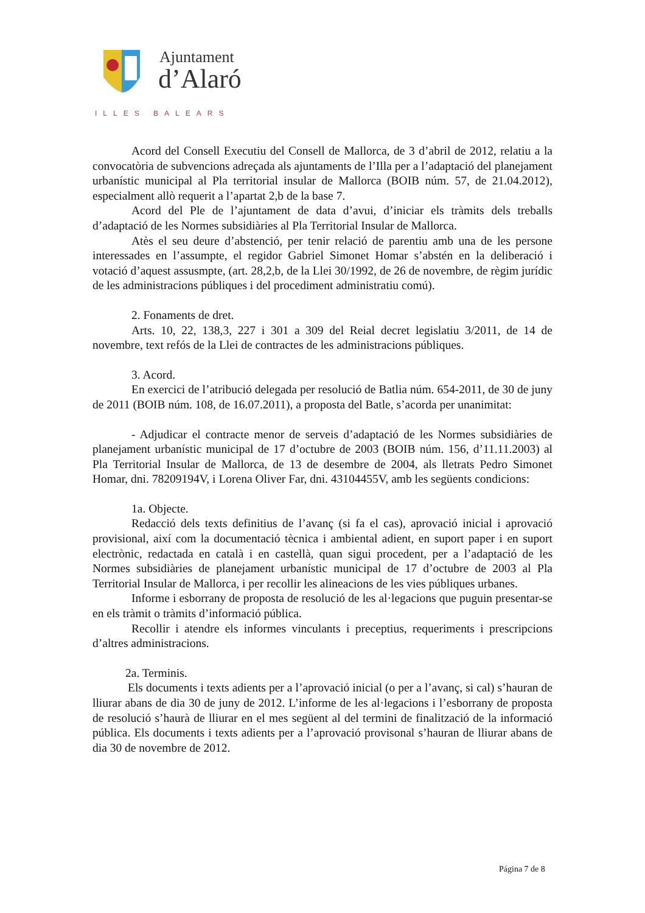Ajuntament
d’Alaró
ILLES BALEARS
Acord del Consell Executiu del Consell de Mallorca, de 3 d’abril de 2012, relatiu a la convocatòria de subvencions adreçada als ajuntaments de l’Illa per a l’adaptació del planejament urbanístic municipal al Pla territorial insular de Mallorca (BOIB núm. 57, de 21.04.2012), especialment allò requerit a l’apartat 2,b de la base 7.
Acord del Ple de l’ajuntament de data d’avui, d’iniciar els tràmits dels treballs d’adaptació de les Normes subsidiàries al Pla Territorial Insular de Mallorca.
Atès el seu deure d’abstenció, per tenir relació de parentiu amb una de les persone interessades en l’assumpte, el regidor Gabriel Simonet Homar s’abstén en la deliberació i votació d’aquest assusmpte, (art. 28,2,b, de la Llei 30/1992, de 26 de novembre, de règim jurídic de les administracions públiques i del procediment administratiu comú).
2. Fonaments de dret.
Arts. 10, 22, 138,3, 227 i 301 a 309 del Reial decret legislatiu 3/2011, de 14 de novembre, text refós de la Llei de contractes de les administracions públiques.
3. Acord.
En exercici de l’atribució delegada per resolució de Batlia núm. 654-2011, de 30 de juny de 2011 (BOIB núm. 108, de 16.07.2011), a proposta del Batle, s’acorda per unanimitat:
- Adjudicar el contracte menor de serveis d’adaptació de les Normes subsidiàries de planejament urbanístic municipal de 17 d’octubre de 2003 (BOIB núm. 156, d’11.11.2003) al Pla Territorial Insular de Mallorca, de 13 de desembre de 2004, als lletrats Pedro Simonet Homar, dni. 78209194V, i Lorena Oliver Far, dni. 43104455V, amb les següents condicions:
1a. Objecte.
Redacció dels texts definitius de l’avanç (si fa el cas), aprovació inicial i aprovació provisional, així com la documentació tècnica i ambiental adient, en suport paper i en suport electrònic, redactada en català i en castellà, quan sigui procedent, per a l’adaptació de les Normes subsidiàries de planejament urbanístic municipal de 17 d’octubre de 2003 al Pla Territorial Insular de Mallorca, i per recollir les alineacions de les vies públiques urbanes.
Informe i esborrany de proposta de resolució de les al·legacions que puguin presentar-se en els tràmit o tràmits d’informació pública.
Recollir i atendre els informes vinculants i preceptius, requeriments i prescripcions d’altres administracions.
2a. Terminis.
Els documents i texts adients per a l’aprovació inicial (o per a l’avanç, si cal) s’hauran de lliurar abans de dia 30 de juny de 2012. L’informe de les al·legacions i l’esborrany de proposta de resolució s’haurà de lliurar en el mes següent al del termini de finalització de la informació pública. Els documents i texts adients per a l’aprovació provisonal s’hauran de lliurar abans de dia 30 de novembre de 2012.
Página 7 de 8